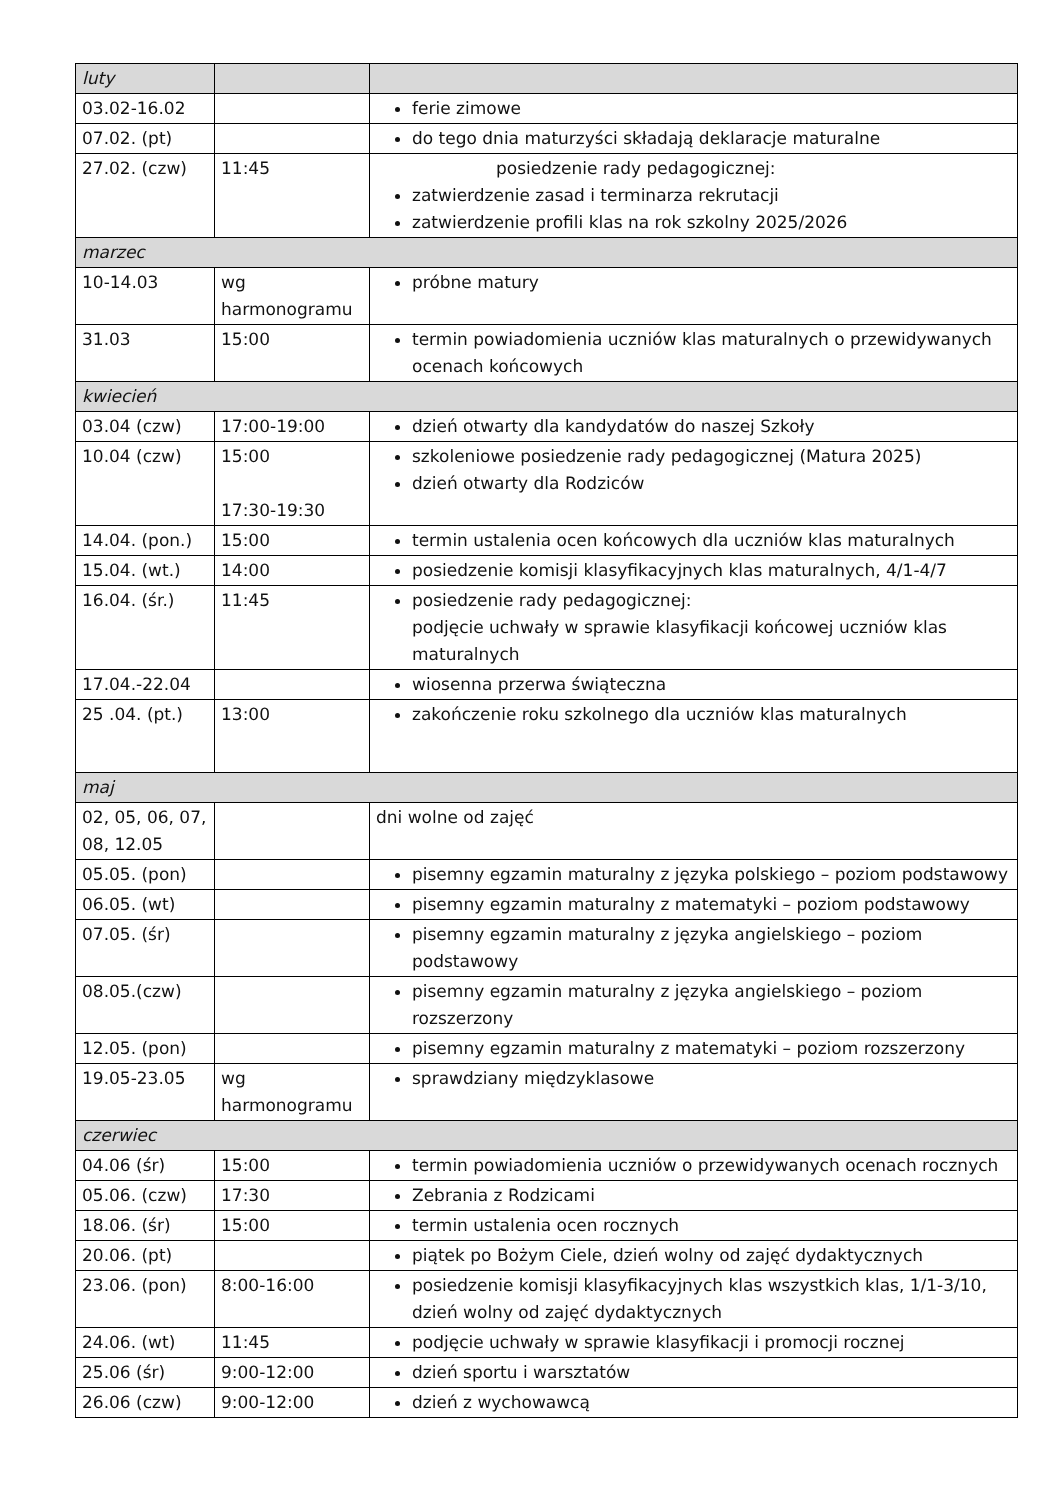| luty | | |
| 03.02-16.02 | | ferie zimowe |
| 07.02. (pt) | | do tego dnia maturzyści składają deklaracje maturalne |
| 27.02. (czw) | 11:45 | posiedzenie rady pedagogicznej: zatwierdzenie zasad i terminarza rekrutacji zatwierdzenie profili klas na rok szkolny 2025/2026 |
| marzec | | |
| 10-14.03 | wg harmonogramu | próbne matury |
| 31.03 | 15:00 | termin powiadomienia uczniów klas maturalnych o przewidywanych ocenach końcowych |
| kwiecień | | |
| 03.04 (czw) | 17:00-19:00 | dzień otwarty dla kandydatów do naszej Szkoły |
| 10.04 (czw) | 15:00 17:30-19:30 | szkoleniowe posiedzenie rady pedagogicznej (Matura 2025) dzień otwarty dla Rodziców |
| 14.04. (pon.) | 15:00 | termin ustalenia ocen końcowych dla uczniów klas maturalnych |
| 15.04. (wt.) | 14:00 | posiedzenie komisji klasyfikacyjnych klas maturalnych, 4/1-4/7 |
| 16.04. (śr.) | 11:45 | posiedzenie rady pedagogicznej: podjęcie uchwały w sprawie klasyfikacji końcowej uczniów klas maturalnych |
| 17.04.-22.04 | | wiosenna przerwa świąteczna |
| 25 .04. (pt.) | 13:00 | zakończenie roku szkolnego dla uczniów klas maturalnych |
| maj | | |
| 02, 05, 06, 07, 08, 12.05 | | dni wolne od zajęć |
| 05.05. (pon) | | pisemny egzamin maturalny z języka polskiego – poziom podstawowy |
| 06.05. (wt) | | pisemny egzamin maturalny z matematyki – poziom podstawowy |
| 07.05. (śr) | | pisemny egzamin maturalny z języka angielskiego – poziom podstawowy |
| 08.05.(czw) | | pisemny egzamin maturalny z języka angielskiego – poziom rozszerzony |
| 12.05. (pon) | | pisemny egzamin maturalny z matematyki – poziom rozszerzony |
| 19.05-23.05 | wg harmonogramu | sprawdziany międzyklasowe |
| czerwiec | | |
| 04.06 (śr) | 15:00 | termin powiadomienia uczniów o przewidywanych ocenach rocznych |
| 05.06. (czw) | 17:30 | Zebrania z Rodzicami |
| 18.06. (śr) | 15:00 | termin ustalenia ocen rocznych |
| 20.06. (pt) | | piątek po Bożym Ciele, dzień wolny od zajęć dydaktycznych |
| 23.06. (pon) | 8:00-16:00 | posiedzenie komisji klasyfikacyjnych klas wszystkich klas, 1/1-3/10, dzień wolny od zajęć dydaktycznych |
| 24.06. (wt) | 11:45 | podjęcie uchwały w sprawie klasyfikacji i promocji rocznej |
| 25.06 (śr) | 9:00-12:00 | dzień sportu i warsztatów |
| 26.06 (czw) | 9:00-12:00 | dzień z wychowawcą |